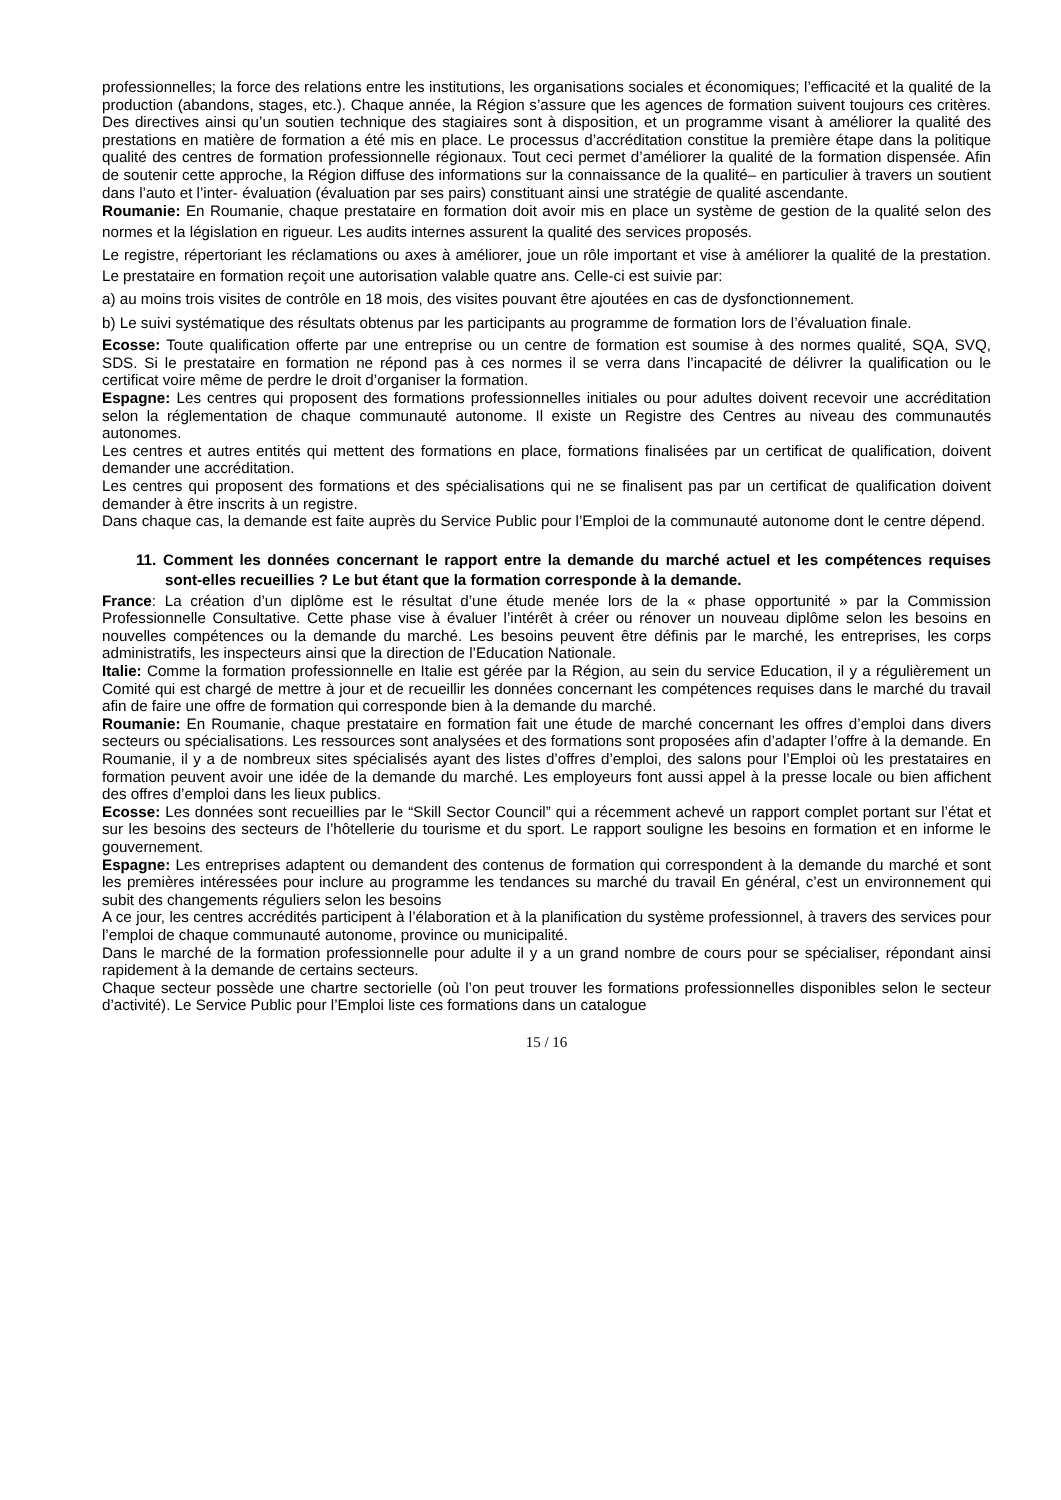professionnelles; la force des relations entre les institutions, les organisations sociales et économiques; l’efficacité et la qualité de la production (abandons, stages, etc.). Chaque année, la Région s’assure que les agences de formation suivent toujours ces critères. Des directives ainsi qu’un soutien technique des stagiaires sont à disposition, et un programme visant à améliorer la qualité des prestations en matière de formation a été mis en place. Le processus d’accréditation constitue la première étape dans la politique qualité des centres de formation professionnelle régionaux. Tout ceci permet d’améliorer la qualité de la formation dispensée. Afin de soutenir cette approche, la Région diffuse des informations sur la connaissance de la qualité– en particulier à travers un soutient dans l’auto et l’inter- évaluation (évaluation par ses pairs) constituant ainsi une stratégie de qualité ascendante.
Roumanie: En Roumanie, chaque prestataire en formation doit avoir mis en place un système de gestion de la qualité selon des normes et la législation en rigueur. Les audits internes assurent la qualité des services proposés.
Le registre, répertoriant les réclamations ou axes à améliorer, joue un rôle important et vise à améliorer la qualité de la prestation. Le prestataire en formation reçoit une autorisation valable quatre ans. Celle-ci est suivie par:
a) au moins trois visites de contrôle en 18 mois, des visites pouvant être ajoutées en cas de dysfonctionnement.
b) Le suivi systématique des résultats obtenus par les participants au programme de formation lors de l’évaluation finale.
Ecosse: Toute qualification offerte par une entreprise ou un centre de formation est soumise à des normes qualité, SQA, SVQ, SDS. Si le prestataire en formation ne répond pas à ces normes il se verra dans l’incapacité de délivrer la qualification ou le certificat voire même de perdre le droit d’organiser la formation.
Espagne: Les centres qui proposent des formations professionnelles initiales ou pour adultes doivent recevoir une accréditation selon la réglementation de chaque communauté autonome. Il existe un Registre des Centres au niveau des communautés autonomes.
Les centres et autres entités qui mettent des formations en place, formations finalisées par un certificat de qualification, doivent demander une accréditation.
Les centres qui proposent des formations et des spécialisations qui ne se finalisent pas par un certificat de qualification doivent demander à être inscrits à un registre.
Dans chaque cas, la demande est faite auprès du Service Public pour l’Emploi de la communauté autonome dont le centre dépend.
11. Comment les données concernant le rapport entre la demande du marché actuel et les compétences requises sont-elles recueillies ? Le but étant que la formation corresponde à la demande.
France: La création d’un diplôme est le résultat d’une étude menée lors de la « phase opportunité » par la Commission Professionnelle Consultative. Cette phase vise à évaluer l’intérêt à créer ou rénover un nouveau diplôme selon les besoins en nouvelles compétences ou la demande du marché. Les besoins peuvent être définis par le marché, les entreprises, les corps administratifs, les inspecteurs ainsi que la direction de l’Education Nationale.
Italie: Comme la formation professionnelle en Italie est gérée par la Région, au sein du service Education, il y a régulièrement un Comité qui est chargé de mettre à jour et de recueillir les données concernant les compétences requises dans le marché du travail afin de faire une offre de formation qui corresponde bien à la demande du marché.
Roumanie: En Roumanie, chaque prestataire en formation fait une étude de marché concernant les offres d’emploi dans divers secteurs ou spécialisations. Les ressources sont analysées et des formations sont proposées afin d’adapter l’offre à la demande. En Roumanie, il y a de nombreux sites spécialisés ayant des listes d’offres d’emploi, des salons pour l’Emploi où les prestataires en formation peuvent avoir une idée de la demande du marché. Les employeurs font aussi appel à la presse locale ou bien affichent des offres d’emploi dans les lieux publics.
Ecosse: Les données sont recueillies par le “Skill Sector Council” qui a récemment achevé un rapport complet portant sur l’état et sur les besoins des secteurs de l’hôtellerie du tourisme et du sport. Le rapport souligne les besoins en formation et en informe le gouvernement.
Espagne: Les entreprises adaptent ou demandent des contenus de formation qui correspondent à la demande du marché et sont les premières intéressées pour inclure au programme les tendances su marché du travail En général, c’est un environnement qui subit des changements réguliers selon les besoins
A ce jour, les centres accrédités participent à l’élaboration et à la planification du système professionnel, à travers des services pour l’emploi de chaque communauté autonome, province ou municipalité.
Dans le marché de la formation professionnelle pour adulte il y a un grand nombre de cours pour se spécialiser, répondant ainsi rapidement à la demande de certains secteurs.
Chaque secteur possède une chartre sectorielle (où l’on peut trouver les formations professionnelles disponibles selon le secteur d’activité). Le Service Public pour l’Emploi liste ces formations dans un catalogue
15 / 16